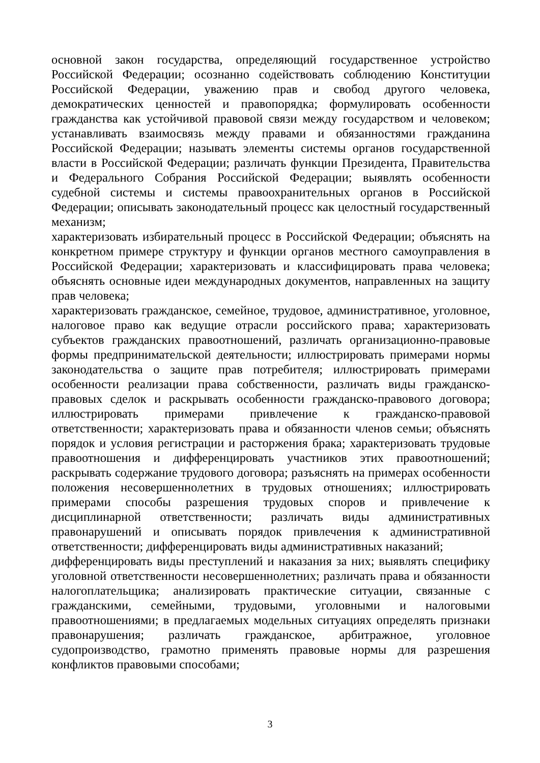основной закон государства, определяющий государственное устройство Российской Федерации; осознанно содействовать соблюдению Конституции Российской Федерации, уважению прав и свобод другого человека, демократических ценностей и правопорядка; формулировать особенности гражданства как устойчивой правовой связи между государством и человеком; устанавливать взаимосвязь между правами и обязанностями гражданина Российской Федерации; называть элементы системы органов государственной власти в Российской Федерации; различать функции Президента, Правительства и Федерального Собрания Российской Федерации; выявлять особенности судебной системы и системы правоохранительных органов в Российской Федерации; описывать законодательный процесс как целостный государственный механизм;
характеризовать избирательный процесс в Российской Федерации; объяснять на конкретном примере структуру и функции органов местного самоуправления в Российской Федерации; характеризовать и классифицировать права человека; объяснять основные идеи международных документов, направленных на защиту прав человека;
характеризовать гражданское, семейное, трудовое, административное, уголовное, налоговое право как ведущие отрасли российского права; характеризовать субъектов гражданских правоотношений, различать организационно-правовые формы предпринимательской деятельности; иллюстрировать примерами нормы законодательства о защите прав потребителя; иллюстрировать примерами особенности реализации права собственности, различать виды гражданско-правовых сделок и раскрывать особенности гражданско-правового договора; иллюстрировать примерами привлечение к гражданско-правовой ответственности; характеризовать права и обязанности членов семьи; объяснять порядок и условия регистрации и расторжения брака; характеризовать трудовые правоотношения и дифференцировать участников этих правоотношений; раскрывать содержание трудового договора; разъяснять на примерах особенности положения несовершеннолетних в трудовых отношениях; иллюстрировать примерами способы разрешения трудовых споров и привлечение к дисциплинарной ответственности; различать виды административных правонарушений и описывать порядок привлечения к административной ответственности; дифференцировать виды административных наказаний;
дифференцировать виды преступлений и наказания за них; выявлять специфику уголовной ответственности несовершеннолетних; различать права и обязанности налогоплательщика; анализировать практические ситуации, связанные с гражданскими, семейными, трудовыми, уголовными и налоговыми правоотношениями; в предлагаемых модельных ситуациях определять признаки правонарушения; различать гражданское, арбитражное, уголовное судопроизводство, грамотно применять правовые нормы для разрешения конфликтов правовыми способами;
3